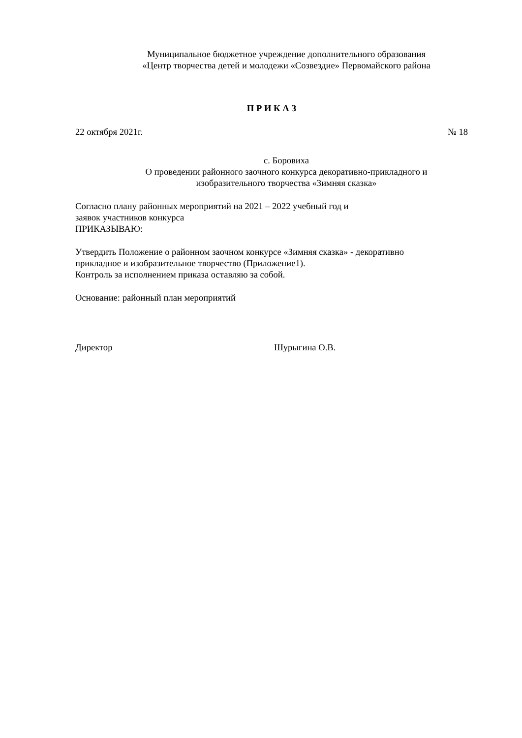Муниципальное бюджетное учреждение дополнительного образования
«Центр творчества детей и молодежи «Созвездие» Первомайского района
П Р И К А З
22 октября 2021г. № 18
с. Боровиха
О проведении районного заочного конкурса декоративно-прикладного и
изобразительного творчества «Зимняя сказка»
Согласно плану районных мероприятий на 2021 – 2022 учебный год и
заявок участников конкурса
ПРИКАЗЫВАЮ:
Утвердить Положение о районном заочном конкурсе «Зимняя сказка» - декоративно
прикладное и изобразительное творчество (Приложение1).
Контроль за исполнением приказа оставляю за собой.
Основание: районный план мероприятий
Директор Шурыгина О.В.